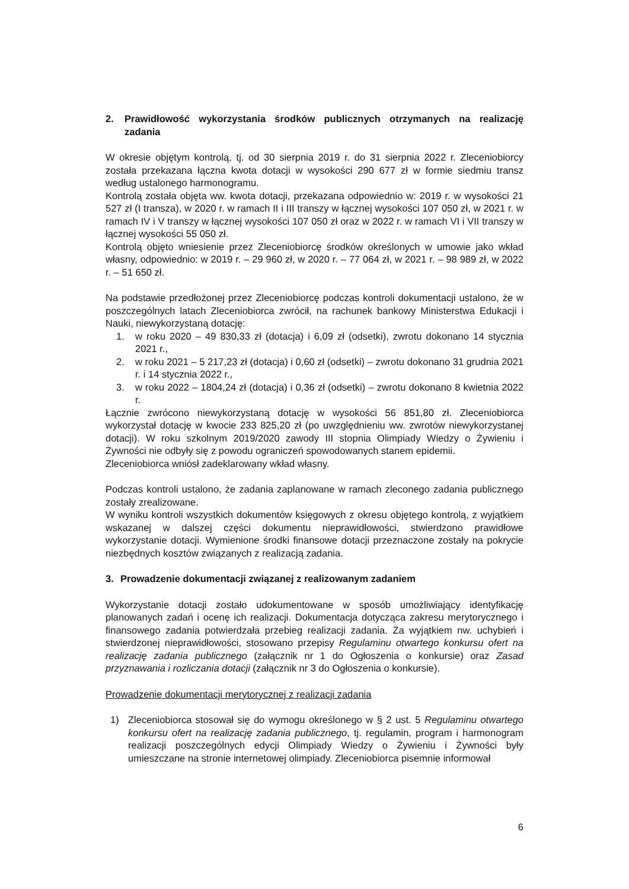2. Prawidłowość wykorzystania środków publicznych otrzymanych na realizację zadania
W okresie objętym kontrolą, tj. od 30 sierpnia 2019 r. do 31 sierpnia 2022 r. Zleceniobiorcy została przekazana łączna kwota dotacji w wysokości 290 677 zł w formie siedmiu transz według ustalonego harmonogramu.
Kontrolą została objęta ww. kwota dotacji, przekazana odpowiednio w: 2019 r. w wysokości 21 527 zł (I transza), w 2020 r. w ramach II i III transzy w łącznej wysokości 107 050 zł, w 2021 r. w ramach IV i V transzy w łącznej wysokości 107 050 zł oraz w 2022 r. w ramach VI i VII transzy w łącznej wysokości 55 050 zł.
Kontrolą objęto wniesienie przez Zleceniobiorcę środków określonych w umowie jako wkład własny, odpowiednio: w 2019 r. – 29 960 zł, w 2020 r. – 77 064 zł, w 2021 r. – 98 989 zł, w 2022 r. – 51 650 zł.
Na podstawie przedłożonej przez Zleceniobiorcę podczas kontroli dokumentacji ustalono, że w poszczególnych latach Zleceniobiorca zwrócił, na rachunek bankowy Ministerstwa Edukacji i Nauki, niewykorzystaną dotację:
1. w roku 2020 – 49 830,33 zł (dotacja) i 6,09 zł (odsetki), zwrotu dokonano 14 stycznia 2021 r.,
2. w roku 2021 – 5 217,23 zł (dotacja) i 0,60 zł (odsetki) – zwrotu dokonano 31 grudnia 2021 r. i 14 stycznia 2022 r.,
3. w roku 2022 – 1804,24 zł (dotacja) i 0,36 zł (odsetki) – zwrotu dokonano 8 kwietnia 2022 r.
Łącznie zwrócono niewykorzystaną dotację w wysokości 56 851,80 zł. Zleceniobiorca wykorzystał dotację w kwocie 233 825,20 zł (po uwzględnieniu ww. zwrotów niewykorzystanej dotacji). W roku szkolnym 2019/2020 zawody III stopnia Olimpiady Wiedzy o Żywieniu i Żywności nie odbyły się z powodu ograniczeń spowodowanych stanem epidemii.
Zleceniobiorca wniósł zadeklarowany wkład własny.
Podczas kontroli ustalono, że zadania zaplanowane w ramach zleconego zadania publicznego zostały zrealizowane.
W wyniku kontroli wszystkich dokumentów księgowych z okresu objętego kontrolą, z wyjątkiem wskazanej w dalszej części dokumentu nieprawidłowości, stwierdzono prawidłowe wykorzystanie dotacji. Wymienione środki finansowe dotacji przeznaczone zostały na pokrycie niezbędnych kosztów związanych z realizacją zadania.
3. Prowadzenie dokumentacji związanej z realizowanym zadaniem
Wykorzystanie dotacji zostało udokumentowane w sposób umożliwiający identyfikację planowanych zadań i ocenę ich realizacji. Dokumentacja dotycząca zakresu merytorycznego i finansowego zadania potwierdzała przebieg realizacji zadania. Za wyjątkiem nw. uchybień i stwierdzonej nieprawidłowości, stosowano przepisy Regulaminu otwartego konkursu ofert na realizację zadania publicznego (załącznik nr 1 do Ogłoszenia o konkursie) oraz Zasad przyznawania i rozliczania dotacji (załącznik nr 3 do Ogłoszenia o konkursie).
Prowadzenie dokumentacji merytorycznej z realizacji zadania
1) Zleceniobiorca stosował się do wymogu określonego w § 2 ust. 5 Regulaminu otwartego konkursu ofert na realizację zadania publicznego, tj. regulamin, program i harmonogram realizacji poszczególnych edycji Olimpiady Wiedzy o Żywieniu i Żywności były umieszczane na stronie internetowej olimpiady. Zleceniobiorca pisemnie informował
6